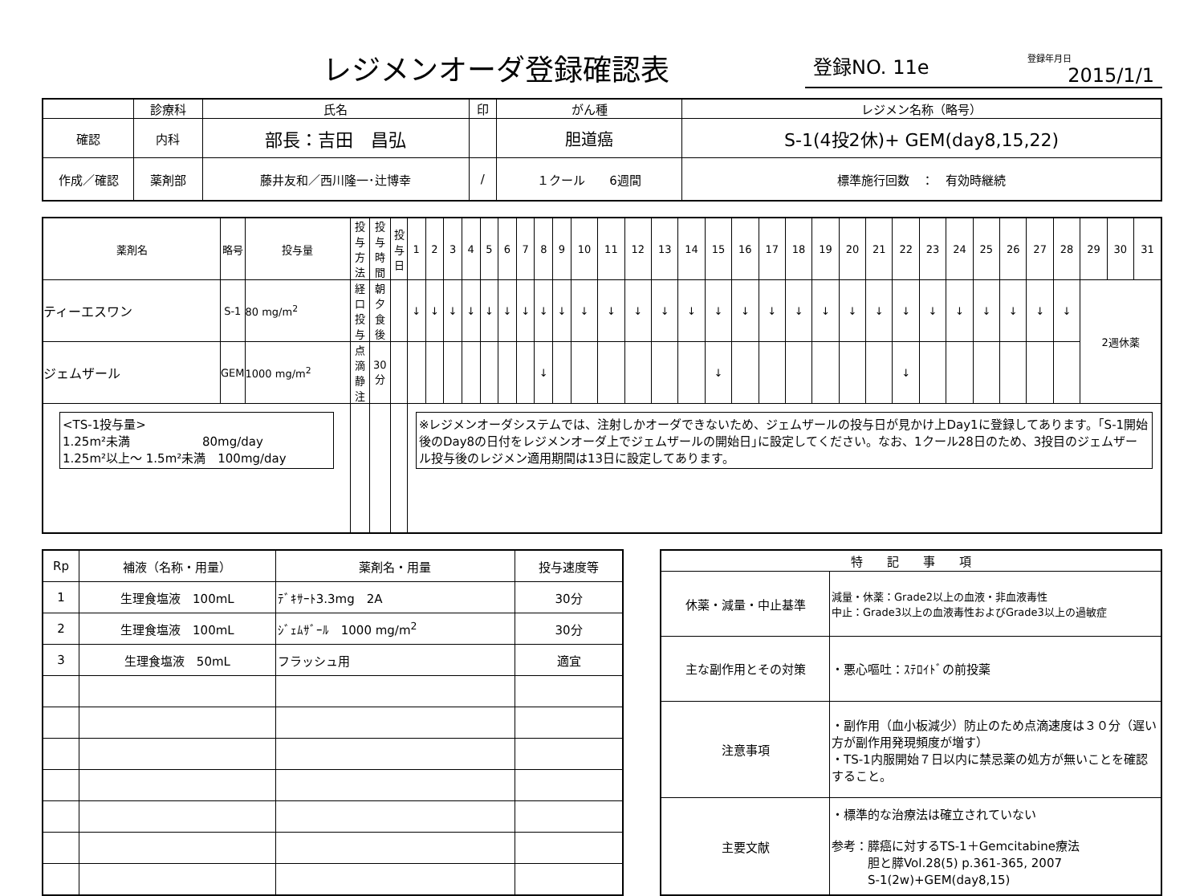レジメンオーダ登録確認表
登録NO. 11e
登録年月日
2015/1/1
| | 診療科 | 氏名 | 印 | がん種 | レジメン名称（略号） |
| --- | --- | --- | --- | --- | --- |
| 確認 | 内科 | 部長：吉田 昌弘 | | 胆道癌 | S-1(4投2休)+ GEM(day8,15,22) |
| 作成／確認 | 薬剤部 | 藤井友和／西川隆一･辻博幸 | / | | |
| | | | | １クール 6週間 | 標準施行回数 ： 有効時継続 |
| 薬剤名 | 略号 | 投与量 | 投与方法 | 投与時間 | 投与日 | 1 | 2 | 3 | 4 | 5 | 6 | 7 | 8 | 9 | 10 | 11 | 12 | 13 | 14 | 15 | 16 | 17 | 18 | 19 | 20 | 21 | 22 | 23 | 24 | 25 | 26 | 27 | 28 | 29 | 30 | 31 |
| --- | --- | --- | --- | --- | --- | --- | --- | --- | --- | --- | --- | --- | --- | --- | --- | --- | --- | --- | --- | --- | --- | --- | --- | --- | --- | --- | --- | --- | --- | --- | --- | --- | --- | --- | --- | --- |
| ティーエスワン | S-1 | 80 mg/m<sup>2</sup> | 経口投与 | 朝夕食後 | | ↓ | ↓ | ↓ | ↓ | ↓ | ↓ | ↓ | ↓ | ↓ | ↓ | ↓ | ↓ | ↓ | ↓ | ↓ | ↓ | ↓ | ↓ | ↓ | ↓ | ↓ | ↓ | ↓ | ↓ | ↓ | ↓ | ↓ | ↓ | 2週休薬 | | |
| ジェムザール | GEM | 1000 mg/m<sup>2</sup> | 点滴静注 | 30分 | | | | | | | | | ↓ | | | | | | | ↓ | | | | | | | ↓ | | | | | | | | | |
| <TS-1投与量> 1.25m²未満 80mg/day 1.25m²以上～ 1.5m²未満 100mg/day | | | | | | ※レジメンオーダシステムでは、注射しかオーダできないため、ジェムザールの投与日が見かけ上Day1に登録してあります。｢S-1開始後のDay8の日付をレジメンオーダ上でジェムザールの開始日｣に設定してください。なお、1クール28日のため、3投目のジェムザール投与後のレジメン適用期間は13日に設定してあります。 | | | | | | | | | | | | | | | | | | | | | | | | | | | | | | |
| Rp | 補液（名称・用量） | 薬剤名・用量 | 投与速度等 |
| --- | --- | --- | --- |
| 1 | 生理食塩液 100mL | ﾃﾞｷｻｰﾄ3.3mg 2A | 30分 |
| 2 | 生理食塩液 100mL | ｼﾞｪﾑｻﾞｰﾙ 1000 mg/m<sup>2</sup> | 30分 |
| 3 | 生理食塩液 50mL | フラッシュ用 | 適宜 |
| 特 記 事 項 | |
| --- | --- |
| 休薬・減量・中止基準 | 減量・休薬：Grade2以上の血液・非血液毒性 中止：Grade3以上の血液毒性およびGrade3以上の過敏症 |
| 主な副作用とその対策 | ・悪心嘔吐：ｽﾃﾛｲﾄﾞの前投薬 |
| 注意事項 | ・副作用（血小板減少）防止のため点滴速度は３０分（遅い方が副作用発現頻度が増す） ・TS-1内服開始７日以内に禁忌薬の処方が無いことを確認すること。 |
| 主要文献 | ・標準的な治療法は確立されていない 参考：膵癌に対するTS-1＋Gemcitabine療法 胆と膵Vol.28(5) p.361-365, 2007 S-1(2w)+GEM(day8,15) |